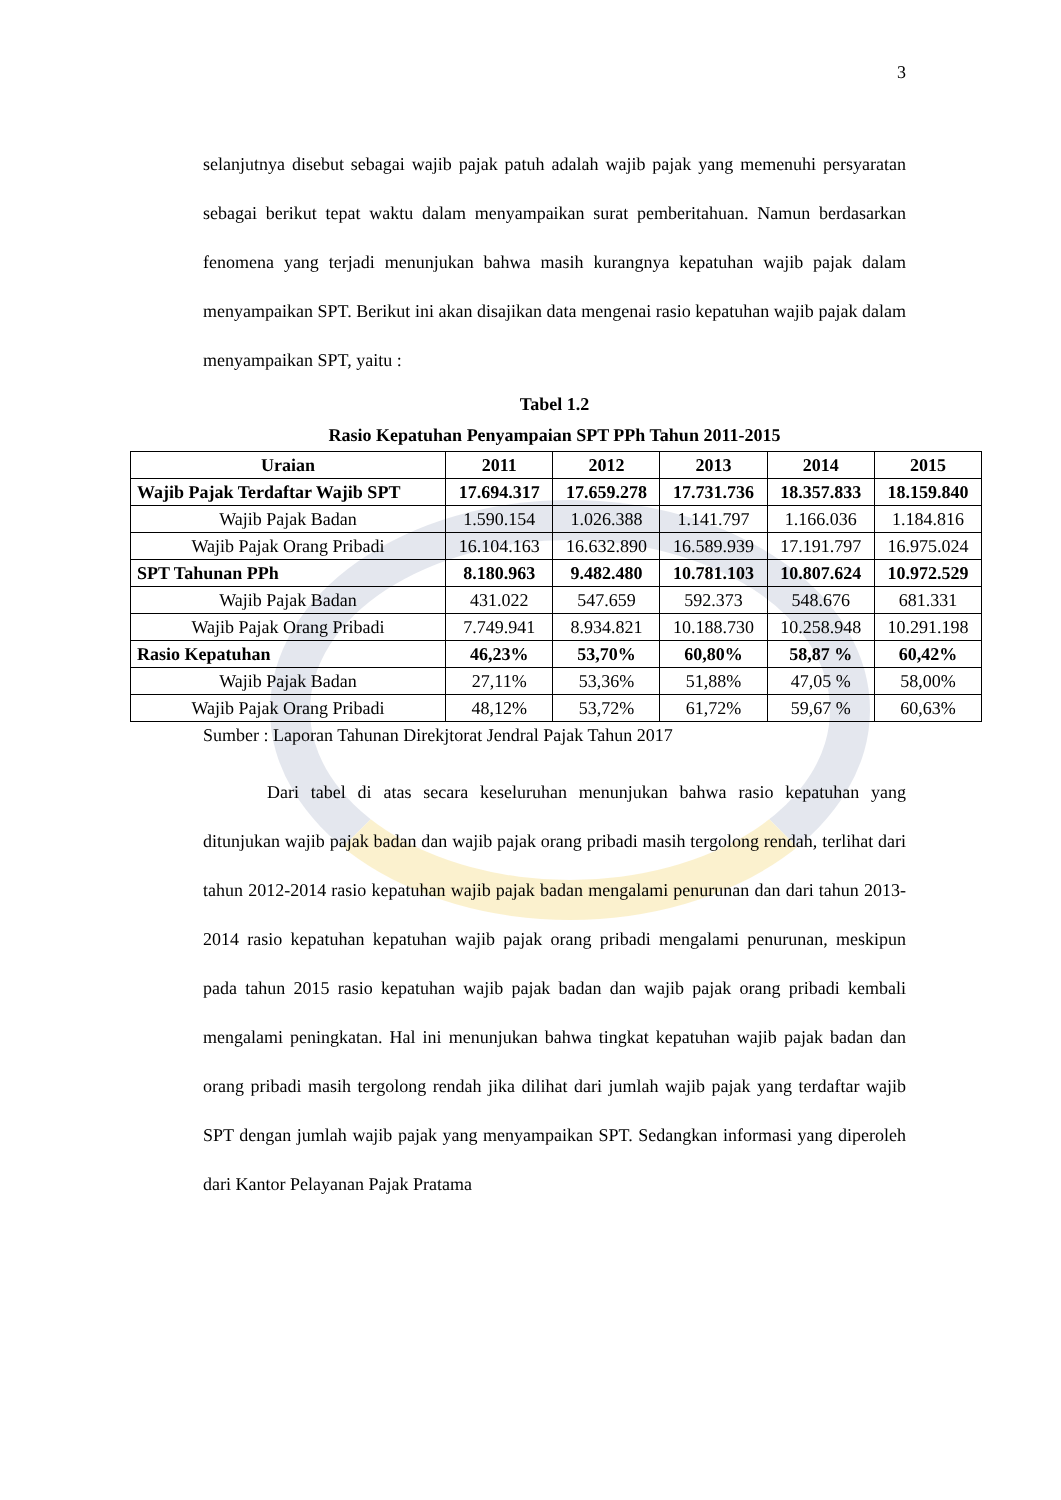3
selanjutnya disebut sebagai wajib pajak patuh adalah wajib pajak yang memenuhi persyaratan sebagai berikut tepat waktu dalam menyampaikan surat pemberitahuan. Namun berdasarkan fenomena yang terjadi menunjukan bahwa masih kurangnya kepatuhan wajib pajak dalam menyampaikan SPT. Berikut ini akan disajikan data mengenai rasio kepatuhan wajib pajak dalam menyampaikan SPT, yaitu :
Tabel 1.2
Rasio Kepatuhan Penyampaian SPT PPh Tahun 2011-2015
| Uraian | 2011 | 2012 | 2013 | 2014 | 2015 |
| --- | --- | --- | --- | --- | --- |
| Wajib Pajak Terdaftar Wajib SPT | 17.694.317 | 17.659.278 | 17.731.736 | 18.357.833 | 18.159.840 |
| Wajib Pajak Badan | 1.590.154 | 1.026.388 | 1.141.797 | 1.166.036 | 1.184.816 |
| Wajib Pajak Orang Pribadi | 16.104.163 | 16.632.890 | 16.589.939 | 17.191.797 | 16.975.024 |
| SPT Tahunan PPh | 8.180.963 | 9.482.480 | 10.781.103 | 10.807.624 | 10.972.529 |
| Wajib Pajak Badan | 431.022 | 547.659 | 592.373 | 548.676 | 681.331 |
| Wajib Pajak Orang Pribadi | 7.749.941 | 8.934.821 | 10.188.730 | 10.258.948 | 10.291.198 |
| Rasio Kepatuhan | 46,23% | 53,70% | 60,80% | 58,87 % | 60,42% |
| Wajib Pajak Badan | 27,11% | 53,36% | 51,88% | 47,05 % | 58,00% |
| Wajib Pajak Orang Pribadi | 48,12% | 53,72% | 61,72% | 59,67 % | 60,63% |
Sumber : Laporan Tahunan Direkjtorat Jendral Pajak Tahun 2017
Dari tabel di atas secara keseluruhan menunjukan bahwa rasio kepatuhan yang ditunjukan wajib pajak badan dan wajib pajak orang pribadi masih tergolong rendah, terlihat dari tahun 2012-2014 rasio kepatuhan wajib pajak badan mengalami penurunan dan dari tahun 2013-2014 rasio kepatuhan kepatuhan wajib pajak orang pribadi mengalami penurunan, meskipun pada tahun 2015 rasio kepatuhan wajib pajak badan dan wajib pajak orang pribadi kembali mengalami peningkatan. Hal ini menunjukan bahwa tingkat kepatuhan wajib pajak badan dan orang pribadi masih tergolong rendah jika dilihat dari jumlah wajib pajak yang terdaftar wajib SPT dengan jumlah wajib pajak yang menyampaikan SPT. Sedangkan informasi yang diperoleh dari Kantor Pelayanan Pajak Pratama